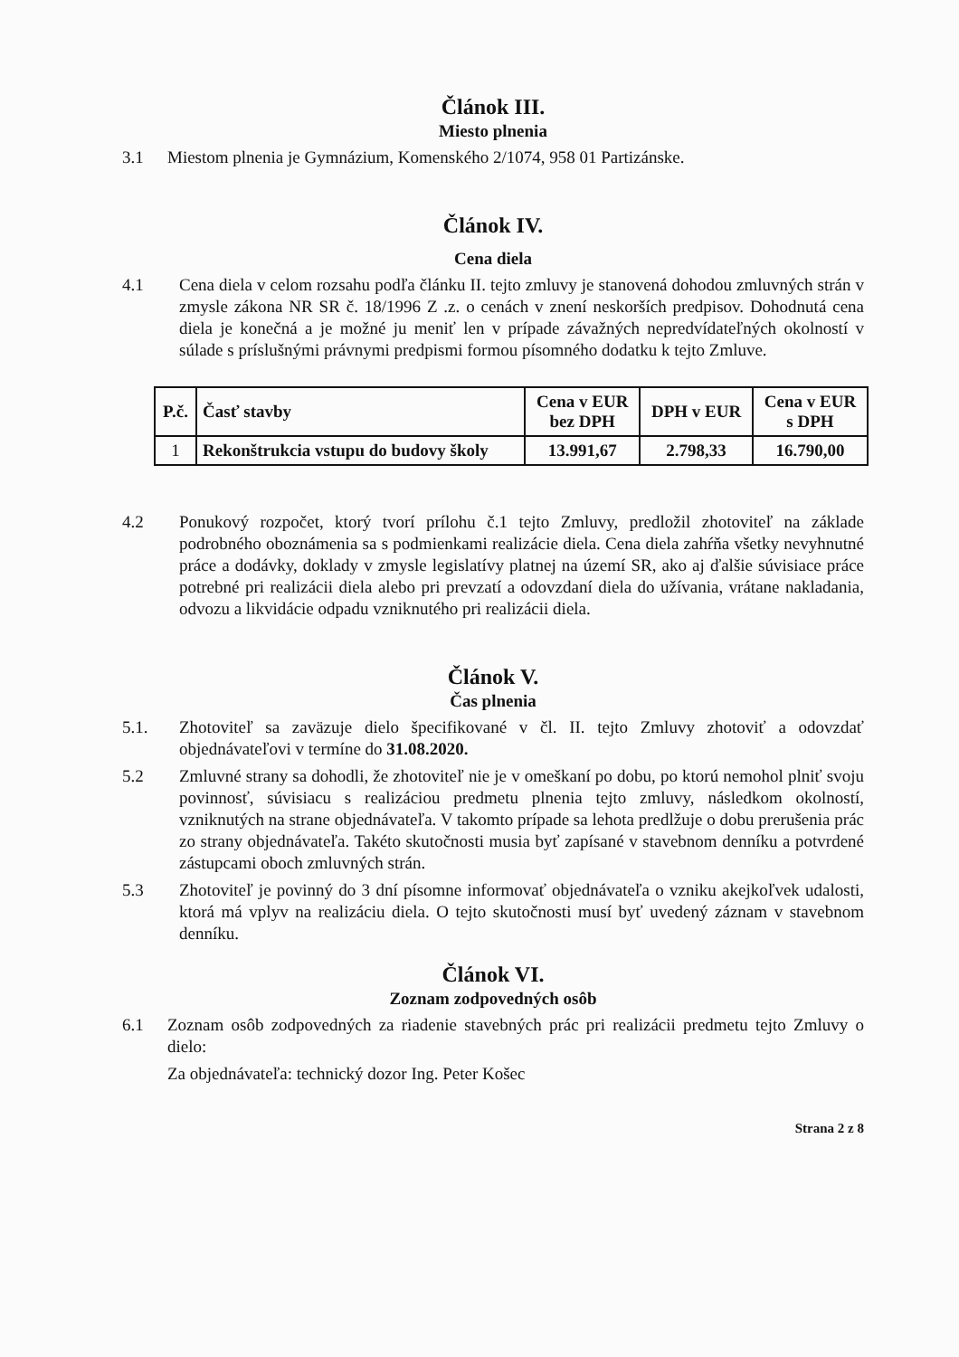Článok III.
Miesto plnenia
3.1 Miestom plnenia je Gymnázium, Komenského 2/1074, 958 01 Partizánske.
Článok IV.
Cena diela
4.1 Cena diela v celom rozsahu podľa článku II. tejto zmluvy je stanovená dohodou zmluvných strán v zmysle zákona NR SR č. 18/1996 Z .z. o cenách v znení neskorších predpisov. Dohodnutá cena diela je konečná a je možné ju meniť len v prípade závažných nepredvídateľných okolností v súlade s príslušnými právnymi predpismi formou písomného dodatku k tejto Zmluve.
| P.č. | Časť stavby | Cena v EUR bez DPH | DPH v EUR | Cena v EUR s DPH |
| --- | --- | --- | --- | --- |
| 1 | Rekonštrukcia vstupu do budovy školy | 13.991,67 | 2.798,33 | 16.790,00 |
4.2 Ponukový rozpočet, ktorý tvorí prílohu č.1 tejto Zmluvy, predložil zhotoviteľ na základe podrobného oboznámenia sa s podmienkami realizácie diela. Cena diela zahŕňa všetky nevyhnutné práce a dodávky, doklady v zmysle legislatívy platnej na území SR, ako aj ďalšie súvisiace práce potrebné pri realizácii diela alebo pri prevzatí a odovzdaní diela do užívania, vrátane nakladania, odvozu a likvidácie odpadu vzniknutého pri realizácii diela.
Článok V.
Čas plnenia
5.1. Zhotoviteľ sa zaväzuje dielo špecifikované v čl. II. tejto Zmluvy zhotoviť a odovzdať objednávateľovi v termíne do 31.08.2020.
5.2 Zmluvné strany sa dohodli, že zhotoviteľ nie je v omeškaní po dobu, po ktorú nemohol plniť svoju povinnosť, súvisiacu s realizáciou predmetu plnenia tejto zmluvy, následkom okolností, vzniknutých na strane objednávateľa. V takomto prípade sa lehota predlžuje o dobu prerušenia prác zo strany objednávateľa. Takéto skutočnosti musia byť zapísané v stavebnom denníku a potvrdené zástupcami oboch zmluvných strán.
5.3 Zhotoviteľ je povinný do 3 dní písomne informovať objednávateľa o vzniku akejkoľvek udalosti, ktorá má vplyv na realizáciu diela. O tejto skutočnosti musí byť uvedený záznam v stavebnom denníku.
Článok VI.
Zoznam zodpovedných osôb
6.1 Zoznam osôb zodpovedných za riadenie stavebných prác pri realizácii predmetu tejto Zmluvy o dielo:
Za objednávateľa: technický dozor Ing. Peter Košec
Strana 2 z 8